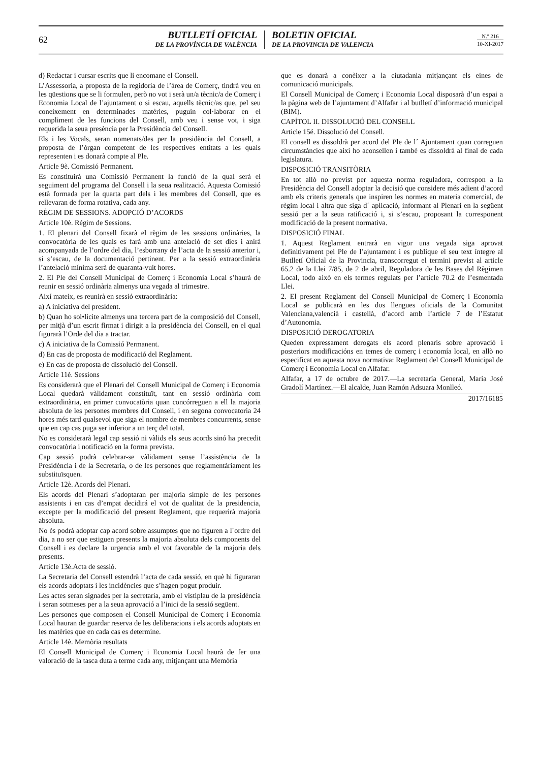62
BUTLLETÍ OFICIAL
DE LA PROVÍNCIA DE VALÈNCIA
BOLETIN OFICIAL
DE LA PROVINCIA DE VALENCIA
N.º 216
10-XI-2017
d) Redactar i cursar escrits que li encomane el Consell.
L’Assessoria, a proposta de la regidoria de l’àrea de Comerç, tindrà veu en les qüestions que se li formulen, però no vot i serà un/a tècnic/a de Comerç i Economia Local de l’ajuntament o si escau, aquells tècnic/as que, pel seu coneixement en determinades matèries, puguin col·laborar en el compliment de les funcions del Consell, amb veu i sense vot, i siga requerida la seua presència per la Presidència del Consell.
Els i les Vocals, seran nomenats/des per la presidència del Consell, a proposta de l’òrgan competent de les respectives entitats a les quals representen i es donarà compte al Ple.
Article 9è. Comissió Permanent.
Es constituirà una Comissió Permanent la funció de la qual serà el seguiment del programa del Consell i la seua realització. Aquesta Comissió està formada per la quarta part dels i les membres del Consell, que es rellevaran de forma rotativa, cada any.
RÈGIM DE SESSIONS. ADOPCIÓ D’ACORDS
Article 10è. Régim de Sessions.
1. El plenari del Consell fixarà el règim de les sessions ordinàries, la convocatòria de les quals es farà amb una antelació de set dies i anirà acompanyada de l’ordre del dia, l’esborrany de l’acta de la sessió anterior i, si s’escau, de la documentació pertinent. Per a la sessió extraordinària l’antelació mínima serà de quaranta-vuit hores.
2. El Ple del Consell Municipal de Comerç i Economia Local s’haurà de reunir en sessió ordinària almenys una vegada al trimestre.
Així mateix, es reunirà en sessió extraordinària:
a) A iniciativa del president.
b) Quan ho sol•licite almenys una tercera part de la composició del Consell, per mitjà d’un escrit firmat i dirigit a la presidència del Consell, en el qual figurarà l’Orde del dia a tractar.
c) A iniciativa de la Comissió Permanent.
d) En cas de proposta de modificació del Reglament.
e) En cas de proposta de dissolució del Consell.
Article 11è. Sessions
Es considerarà que el Plenari del Consell Municipal de Comerç i Economia Local quedarà vàlidament constituït, tant en sessió ordinària com extraordinària, en primer convocatòria quan concórreguen a ell la majoria absoluta de les persones membres del Consell, i en segona convocatoria 24 hores més tard qualsevol que siga el nombre de membres concurrents, sense que en cap cas puga ser inferior a un terç del total.
No es considerarà legal cap sessió ni vàlids els seus acords sinó ha precedit convocatòria i notificació en la forma prevista.
Cap sessió podrà celebrar-se vàlidament sense l’assistència de la Presidència i de la Secretaria, o de les persones que reglamentàriament les substituïsquen.
Article 12è. Acords del Plenari.
Els acords del Plenari s’adoptaran per majoria simple de les persones assistents i en cas d’empat decidirá el vot de qualitat de la presidencia, excepte per la modificació del present Reglament, que requerirà majoria absoluta.
No ès podrá adoptar cap acord sobre assumptes que no figuren a l´ordre del dia, a no ser que estiguen presents la majoria absoluta dels components del Consell i es declare la urgencia amb el vot favorable de la majoria dels presents.
Article 13è.Acta de sessió.
La Secretaria del Consell estendrà l’acta de cada sessió, en què hi figuraran els acords adoptats i les incidències que s’hagen pogut produir.
Les actes seran signades per la secretaria, amb el vistiplau de la presidència i seran sotmeses per a la seua aprovació a l’inici de la sessió següent.
Les persones que composen el Consell Municipal de Comerç i Economia Local hauran de guardar reserva de les deliberacions i els acords adoptats en les matèries que en cada cas es determine.
Article 14è. Memòria resultats
El Consell Municipal de Comerç i Economia Local haurà de fer una valoració de la tasca duta a terme cada any, mitjançant una Memòria
que es donarà a conèixer a la ciutadania mitjançant els eines de comunicació municipals.
El Consell Municipal de Comerç i Economia Local disposarà d’un espai a la pàgina web de l’ajuntament d’Alfafar i al butlletí d’informació municipal (BIM).
CAPÍTOL II. DISSOLUCIÓ DEL CONSELL
Article 15é. Dissolució del Consell.
El consell es dissoldrà per acord del Ple de l´ Ajuntament quan correguen circumstàncies que així ho aconsellen i també es dissoldrà al final de cada legislatura.
DISPOSICIÓ TRANSITÒRIA
En tot allò no previst per aquesta norma reguladora, correspon a la Presidència del Consell adoptar la decisió que considere més adient d’acord amb els criteris generals que inspiren les normes en materia comercial, de règim local i altra que siga d´ aplicació, informant al Plenari en la següent sessió per a la seua ratificació i, si s’escau, proposant la corresponent modificació de la present normativa.
DISPOSICIÓ FINAL
1. Aquest Reglament entrarà en vigor una vegada siga aprovat definitivament pel Ple de l’ajuntament i es publique el seu text íntegre al Butlletí Oficial de la Provincia, transcorregut el termini previst al article 65.2 de la Llei 7/85, de 2 de abril, Reguladora de les Bases del Règimen Local, todo això en els termes regulats per l’article 70.2 de l’esmentada Llei.
2. El present Reglament del Consell Municipal de Comerç i Economia Local se publicarà en les dos llengues oficials de la Comunitat Valenciana,valencià i castellà, d’acord amb l’article 7 de l’Estatut d’Autonomia.
DISPOSICIÓ DEROGATORIA
Queden expressament derogats els acord plenaris sobre aprovació i posteriors modificacións en temes de comerç i economía local, en allò no especificat en aquesta nova normativa: Reglament del Consell Municipal de Comerç i Economia Local en Alfafar.
Alfafar, a 17 de octubre de 2017.—La secretaría General, María José Gradolí Martínez.—El alcalde, Juan Ramón Adsuara Monlleó.
2017/16185